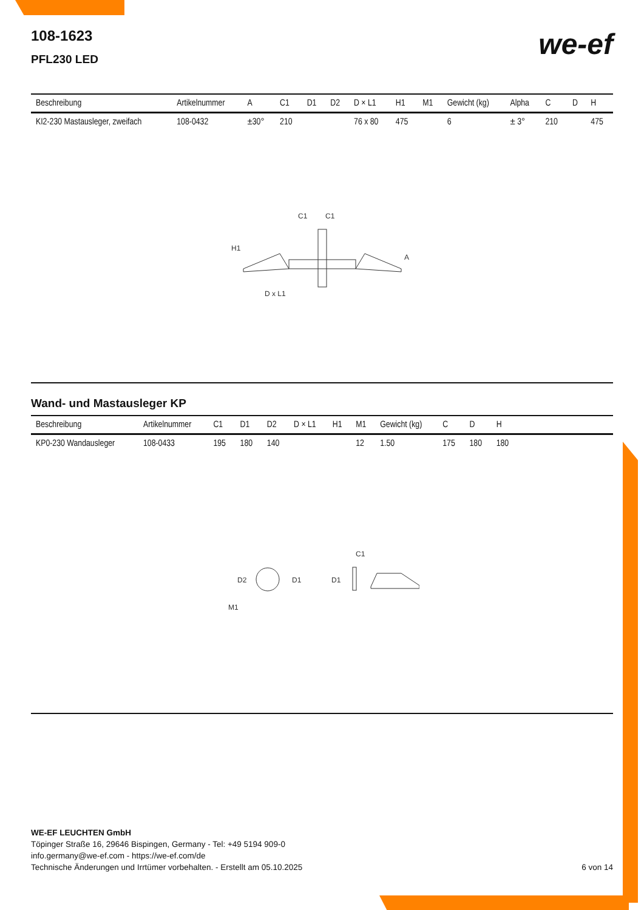we-ef
108-1623
PFL230 LED
| Beschreibung | Artikelnummer | A | C1 | D1 | D2 | D × L1 | H1 | M1 | Gewicht (kg) | Alpha | C | D | H |
| --- | --- | --- | --- | --- | --- | --- | --- | --- | --- | --- | --- | --- | --- |
| KI2-230 Mastausleger, zweifach | 108-0432 | ±30° | 210 | | | 76 x 80 | 475 | | 6 | ± 3° | 210 | | 475 |
C1
C1
H1
A
D x L1
Wand- und Mastausleger KP
| Beschreibung | Artikelnummer | C1 | D1 | D2 | D × L1 | H1 | M1 | Gewicht (kg) | C | D | H | |
| --- | --- | --- | --- | --- | --- | --- | --- | --- | --- | --- | --- | --- |
| KP0-230 Wandausleger | 108-0433 | 195 | 180 | 140 | | | 12 | 1.50 | 175 | 180 | 180 | |
C1
D2
D1
M1
D1
WE-EF LEUCHTEN GmbH
Töpinger Straße 16, 29646 Bispingen, Germany - Tel: +49 5194 909-0
info.germany@we-ef.com - https://we-ef.com/de
Technische Änderungen und Irrtümer vorbehalten. - Erstellt am 05.10.2025 6 von 14